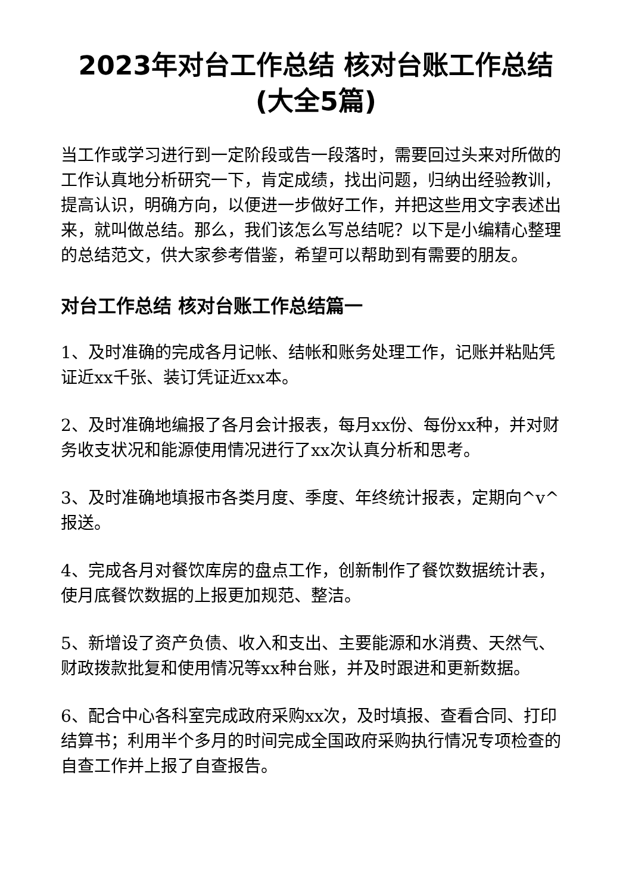2023年对台工作总结 核对台账工作总结(大全5篇)
当工作或学习进行到一定阶段或告一段落时，需要回过头来对所做的工作认真地分析研究一下，肯定成绩，找出问题，归纳出经验教训，提高认识，明确方向，以便进一步做好工作，并把这些用文字表述出来，就叫做总结。那么，我们该怎么写总结呢？以下是小编精心整理的总结范文，供大家参考借鉴，希望可以帮助到有需要的朋友。
对台工作总结 核对台账工作总结篇一
1、及时准确的完成各月记帐、结帐和账务处理工作，记账并粘贴凭证近xx千张、装订凭证近xx本。
2、及时准确地编报了各月会计报表，每月xx份、每份xx种，并对财务收支状况和能源使用情况进行了xx次认真分析和思考。
3、及时准确地填报市各类月度、季度、年终统计报表，定期向^v^报送。
4、完成各月对餐饮库房的盘点工作，创新制作了餐饮数据统计表，使月底餐饮数据的上报更加规范、整洁。
5、新增设了资产负债、收入和支出、主要能源和水消费、天然气、财政拨款批复和使用情况等xx种台账，并及时跟进和更新数据。
6、配合中心各科室完成政府采购xx次，及时填报、查看合同、打印结算书；利用半个多月的时间完成全国政府采购执行情况专项检查的自查工作并上报了自查报告。